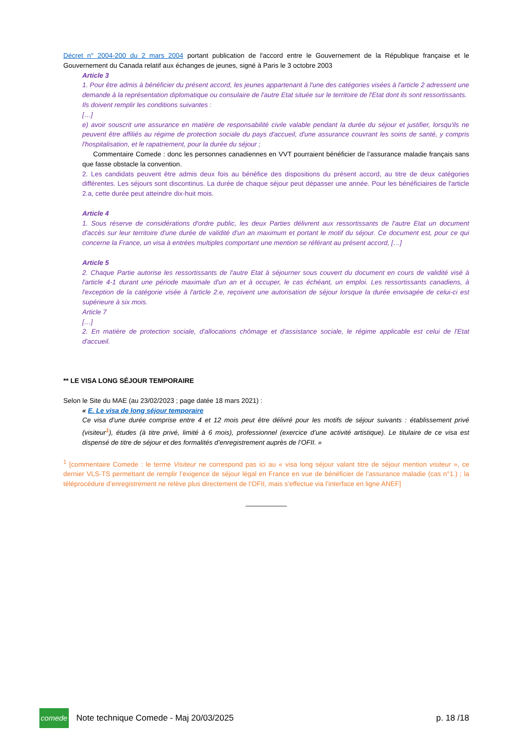Décret n° 2004-200 du 2 mars 2004 portant publication de l'accord entre le Gouvernement de la République française et le Gouvernement du Canada relatif aux échanges de jeunes, signé à Paris le 3 octobre 2003
Article 3
1. Pour être admis à bénéficier du présent accord, les jeunes appartenant à l'une des catégories visées à l'article 2 adressent une demande à la représentation diplomatique ou consulaire de l'autre Etat située sur le territoire de l'Etat dont ils sont ressortissants.
Ils doivent remplir les conditions suivantes :
[…]
e) avoir souscrit une assurance en matière de responsabilité civile valable pendant la durée du séjour et justifier, lorsqu'ils ne peuvent être affiliés au régime de protection sociale du pays d'accueil, d'une assurance couvrant les soins de santé, y compris l'hospitalisation, et le rapatriement, pour la durée du séjour ;
Commentaire Comede : donc les personnes canadiennes en VVT pourraient bénéficier de l’assurance maladie français sans que fasse obstacle la convention.
2. Les candidats peuvent être admis deux fois au bénéfice des dispositions du présent accord, au titre de deux catégories différentes. Les séjours sont discontinus. La durée de chaque séjour peut dépasser une année. Pour les bénéficiaires de l'article 2.a, cette durée peut atteindre dix-huit mois.
Article 4
1. Sous réserve de considérations d'ordre public, les deux Parties délivrent aux ressortissants de l'autre Etat un document d'accès sur leur territoire d'une durée de validité d'un an maximum et portant le motif du séjour. Ce document est, pour ce qui concerne la France, un visa à entrées multiples comportant une mention se référant au présent accord, […]
Article 5
2. Chaque Partie autorise les ressortissants de l'autre Etat à séjourner sous couvert du document en cours de validité visé à l'article 4-1 durant une période maximale d'un an et à occuper, le cas échéant, un emploi. Les ressortissants canadiens, à l'exception de la catégorie visée à l'article 2.e, reçoivent une autorisation de séjour lorsque la durée envisagée de celui-ci est supérieure à six mois.
Article 7
[…]
2. En matière de protection sociale, d'allocations chômage et d'assistance sociale, le régime applicable est celui de l'Etat d'accueil.
** LE VISA LONG SÉJOUR TEMPORAIRE
Selon le Site du MAE (au 23/02/2023 ; page datée 18 mars 2021) :
« E. Le visa de long séjour temporaire
Ce visa d’une durée comprise entre 4 et 12 mois peut être délivré pour les motifs de séjour suivants : établissement privé (visiteur<sup>1</sup>), études (à titre privé, limité à 6 mois), professionnel (exercice d’une activité artistique). Le titulaire de ce visa est dispensé de titre de séjour et des formalités d’enregistrement auprès de l’OFII. »
<sup>1</sup> [commentaire Comede : le terme Visiteur ne correspond pas ici au « visa long séjour valant titre de séjour mention visiteur », ce dernier VLS-TS permettant de remplir l’exigence de séjour légal en France en vue de bénéficier de l’assurance maladie (cas n°1.) ; la téléprocédure d’enregistrement ne relève plus directement de l’OFII, mais s’effectue via l’interface en ligne ANEF]
___________
comede
Note technique Comede - Maj 20/03/2025 p. 18 /18